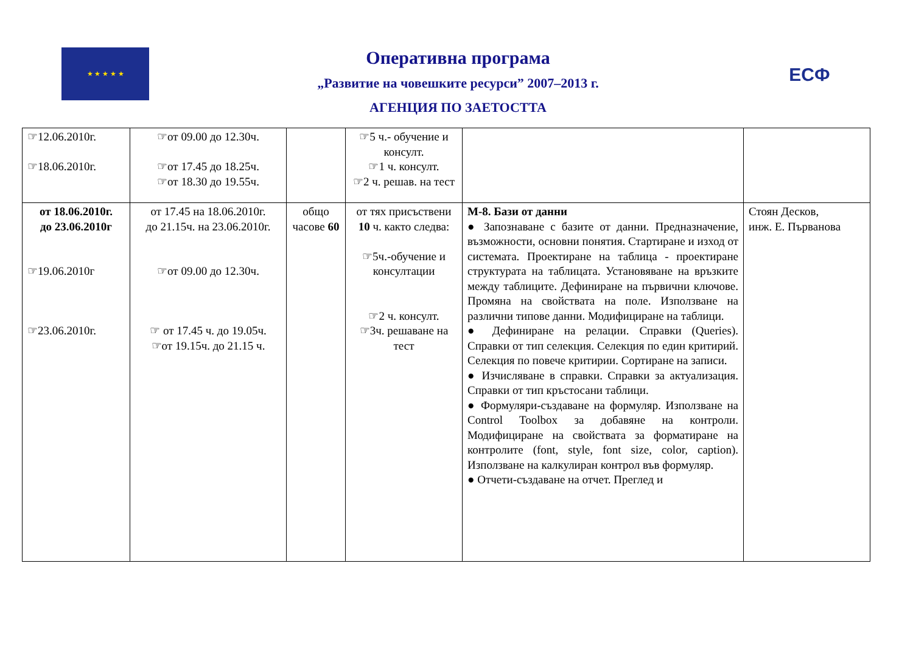★ ★ ★ ★ ★
Оперативна програма
„Развитие на човешките ресурси” 2007–2013 г.
АГЕНЦИЯ ПО ЗАЕТОСТТА
ЕСФ
| ☞12.06.2010г. ☞18.06.2010г. | ☞от 09.00 до 12.30ч. ☞от 17.45 до 18.25ч. ☞от 18.30 до 19.55ч. | | ☞5 ч.- обучение и консулт. ☞1 ч. консулт. ☞2 ч. решав. на тест | | |
| от 18.06.2010г. до 23.06.2010г ☞19.06.2010г ☞23.06.2010г. | от 17.45 на 18.06.2010г. до 21.15ч. на 23.06.2010г. ☞от 09.00 до 12.30ч. ☞ от 17.45 ч. до 19.05ч. ☞от 19.15ч. до 21.15 ч. | общо часове 60 | от тях присъствени 10 ч. както следва: ☞5ч.-обучение и консултации ☞2 ч. консулт. ☞3ч. решаване на тест | М-8. Бази от данни ● Запознаване с базите от данни. Предназначение, възможности, основни понятия. Стартиране и изход от системата. Проектиране на таблица - проектиране структурата на таблицата. Установяване на връзките между таблиците. Дефиниране на първични ключове. Промяна на свойствата на поле. Използване на различни типове данни. Модифициране на таблици. ● Дефиниране на релации. Справки (Queries). Справки от тип селекция. Селекция по един критирий. Селекция по повече критирии. Сортиране на записи. ● Изчисляване в справки. Справки за актуализация. Справки от тип кръстосани таблици. ● Формуляри-създаване на формуляр. Използване на Control Toolbox за добавяне на контроли. Модифициране на свойствата за форматиране на контролите (font, style, font size, color, caption). Използване на калкулиран контрол във формуляр. ● Отчети-създаване на отчет. Преглед и | Стоян Десков, инж. Е. Първанова |